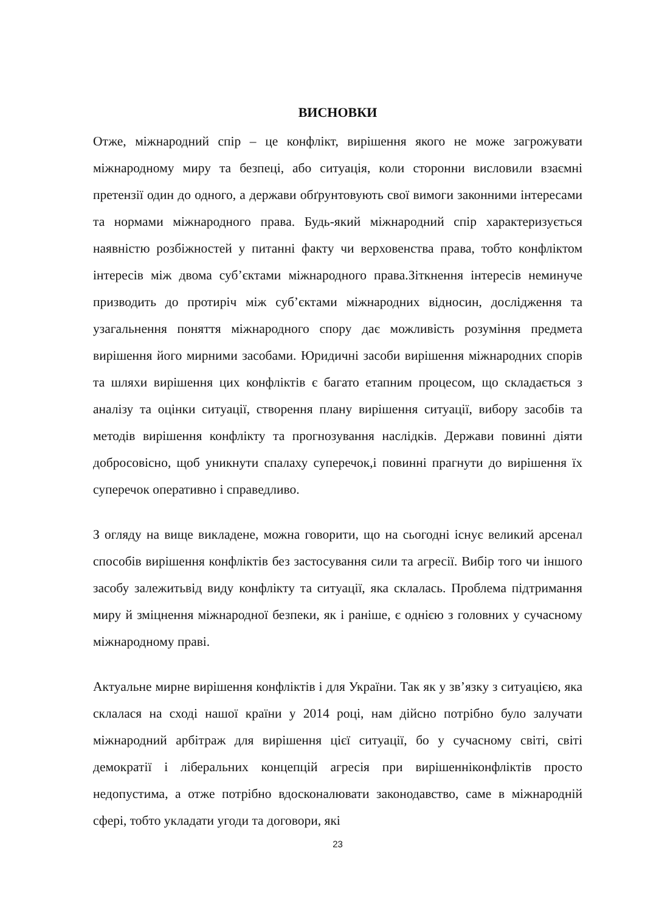ВИСНОВКИ
Отже, міжнародний спір – це конфлікт, вирішення якого не може загрожувати міжнародному миру та безпеці, або ситуація, коли сторонни висловили взаємні претензії один до одного, а держави обґрунтовують свої вимоги законними інтересами та нормами міжнародного права. Будь-який міжнародний спір характеризується наявністю розбіжностей у питанні факту чи верховенства права, тобто конфліктом інтересів між двома суб’єктами міжнародного права.Зіткнення інтересів неминуче призводить до протиріч між суб’єктами міжнародних відносин, дослідження та узагальнення поняття міжнародного спору дає можливість розуміння предмета вирішення його мирними засобами. Юридичні засоби вирішення міжнародних спорів та шляхи вирішення цих конфліктів є багато етапним процесом, що складається з аналізу та оцінки ситуації, створення плану вирішення ситуації, вибору засобів та методів вирішення конфлікту та прогнозування наслідків. Держави повинні діяти добросовісно, щоб уникнути спалаху суперечок,і повинні прагнути до вирішення їх суперечок оперативно і справедливо.
З огляду на вище викладене, можна говорити, що на сьогодні існує великий арсенал способів вирішення конфліктів без застосування сили та агресії. Вибір того чи іншого засобу залежитьвід виду конфлікту та ситуації, яка склалась. Проблема підтримання миру й зміцнення міжнародної безпеки, як і раніше, є однією з головних у сучасному міжнародному праві.
Актуальне мирне вирішення конфліктів і для України. Так як у зв’язку з ситуацією, яка склалася на сході нашої країни у 2014 році, нам дійсно потрібно було залучати міжнародний арбітраж для вирішення цієї ситуації, бо у сучасному світі, світі демократії і ліберальних концепцій агресія при вирішенніконфліктів просто недопустима, а отже потрібно вдосконалювати законодавство, саме в міжнародній сфері, тобто укладати угоди та договори, які
23